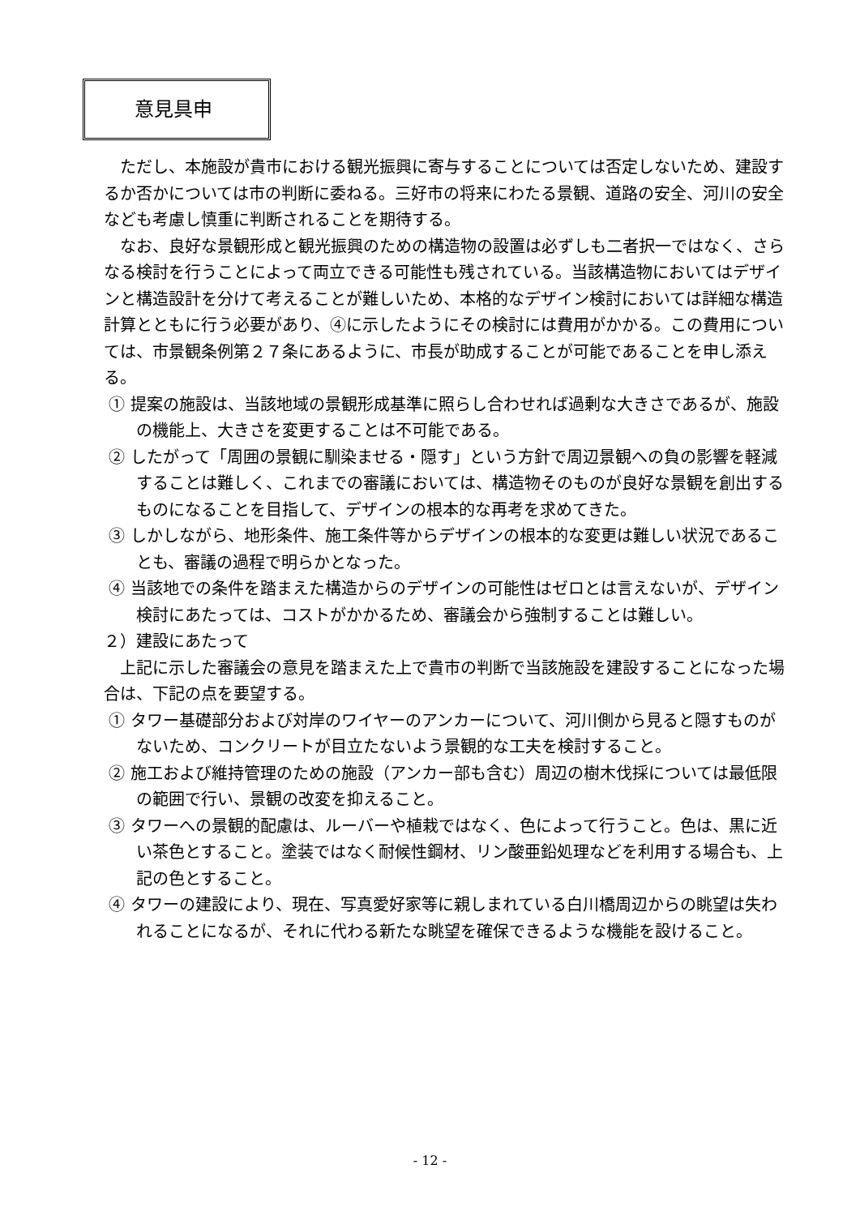意見具申
ただし、本施設が貴市における観光振興に寄与することについては否定しないため、建設するか否かについては市の判断に委ねる。三好市の将来にわたる景観、道路の安全、河川の安全なども考慮し慎重に判断されることを期待する。
なお、良好な景観形成と観光振興のための構造物の設置は必ずしも二者択一ではなく、さらなる検討を行うことによって両立できる可能性も残されている。当該構造物においてはデザインと構造設計を分けて考えることが難しいため、本格的なデザイン検討においては詳細な構造計算とともに行う必要があり、④に示したようにその検討には費用がかかる。この費用については、市景観条例第２７条にあるように、市長が助成することが可能であることを申し添える。
① 提案の施設は、当該地域の景観形成基準に照らし合わせれば過剰な大きさであるが、施設の機能上、大きさを変更することは不可能である。
② したがって「周囲の景観に馴染ませる・隠す」という方針で周辺景観への負の影響を軽減することは難しく、これまでの審議においては、構造物そのものが良好な景観を創出するものになることを目指して、デザインの根本的な再考を求めてきた。
③ しかしながら、地形条件、施工条件等からデザインの根本的な変更は難しい状況であることも、審議の過程で明らかとなった。
④ 当該地での条件を踏まえた構造からのデザインの可能性はゼロとは言えないが、デザイン検討にあたっては、コストがかかるため、審議会から強制することは難しい。
２）建設にあたって
上記に示した審議会の意見を踏まえた上で貴市の判断で当該施設を建設することになった場合は、下記の点を要望する。
① タワー基礎部分および対岸のワイヤーのアンカーについて、河川側から見ると隠すものがないため、コンクリートが目立たないよう景観的な工夫を検討すること。
② 施工および維持管理のための施設（アンカー部も含む）周辺の樹木伐採については最低限の範囲で行い、景観の改変を抑えること。
③ タワーへの景観的配慮は、ルーバーや植栽ではなく、色によって行うこと。色は、黒に近い茶色とすること。塗装ではなく耐候性鋼材、リン酸亜鉛処理などを利用する場合も、上記の色とすること。
④ タワーの建設により、現在、写真愛好家等に親しまれている白川橋周辺からの眺望は失われることになるが、それに代わる新たな眺望を確保できるような機能を設けること。
- 12 -